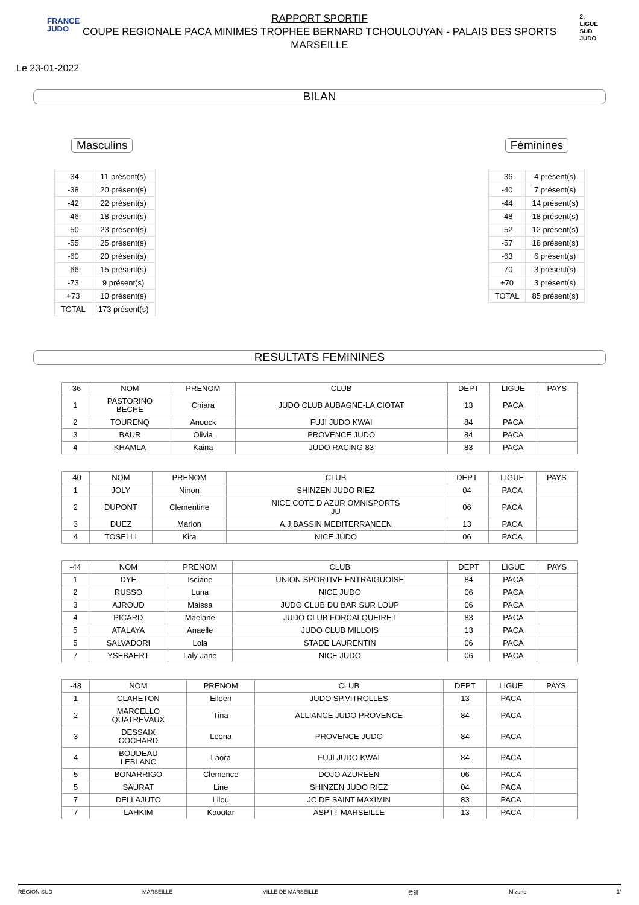FRANCE
JUDO
2:
LIGUE
SUD
JUDO
RAPPORT SPORTIF
COUPE REGIONALE PACA MINIMES TROPHEE BERNARD TCHOULOUYAN - PALAIS DES SPORTS
MARSEILLE
Le 23-01-2022
BILAN
Masculins
| -34 | 11 présent(s) |
| -38 | 20 présent(s) |
| -42 | 22 présent(s) |
| -46 | 18 présent(s) |
| -50 | 23 présent(s) |
| -55 | 25 présent(s) |
| -60 | 20 présent(s) |
| -66 | 15 présent(s) |
| -73 | 9 présent(s) |
| +73 | 10 présent(s) |
| TOTAL | 173 présent(s) |
Féminines
| -36 | 4 présent(s) |
| -40 | 7 présent(s) |
| -44 | 14 présent(s) |
| -48 | 18 présent(s) |
| -52 | 12 présent(s) |
| -57 | 18 présent(s) |
| -63 | 6 présent(s) |
| -70 | 3 présent(s) |
| +70 | 3 présent(s) |
| TOTAL | 85 présent(s) |
RESULTATS FEMININES
| -36 | NOM | PRENOM | CLUB | DEPT | LIGUE | PAYS |
| 1 | PASTORINO BECHE | Chiara | JUDO CLUB AUBAGNE-LA CIOTAT | 13 | PACA | |
| 2 | TOURENQ | Anouck | FUJI JUDO KWAI | 84 | PACA | |
| 3 | BAUR | Olivia | PROVENCE JUDO | 84 | PACA | |
| 4 | KHAMLA | Kaina | JUDO RACING 83 | 83 | PACA | |
| -40 | NOM | PRENOM | CLUB | DEPT | LIGUE | PAYS |
| 1 | JOLY | Ninon | SHINZEN JUDO RIEZ | 04 | PACA | |
| 2 | DUPONT | Clementine | NICE COTE D AZUR OMNISPORTS JU | 06 | PACA | |
| 3 | DUEZ | Marion | A.J.BASSIN MEDITERRANEEN | 13 | PACA | |
| 4 | TOSELLI | Kira | NICE JUDO | 06 | PACA | |
| -44 | NOM | PRENOM | CLUB | DEPT | LIGUE | PAYS |
| 1 | DYE | Isciane | UNION SPORTIVE ENTRAIGUOISE | 84 | PACA | |
| 2 | RUSSO | Luna | NICE JUDO | 06 | PACA | |
| 3 | AJROUD | Maissa | JUDO CLUB DU BAR SUR LOUP | 06 | PACA | |
| 4 | PICARD | Maelane | JUDO CLUB FORCALQUEIRET | 83 | PACA | |
| 5 | ATALAYA | Anaelle | JUDO CLUB MILLOIS | 13 | PACA | |
| 5 | SALVADORI | Lola | STADE LAURENTIN | 06 | PACA | |
| 7 | YSEBAERT | Laly Jane | NICE JUDO | 06 | PACA | |
| -48 | NOM | PRENOM | CLUB | DEPT | LIGUE | PAYS |
| 1 | CLARETON | Eileen | JUDO SP.VITROLLES | 13 | PACA | |
| 2 | MARCELLO QUATREVAUX | Tina | ALLIANCE JUDO PROVENCE | 84 | PACA | |
| 3 | DESSAIX COCHARD | Leona | PROVENCE JUDO | 84 | PACA | |
| 4 | BOUDEAU LEBLANC | Laora | FUJI JUDO KWAI | 84 | PACA | |
| 5 | BONARRIGO | Clemence | DOJO AZUREEN | 06 | PACA | |
| 5 | SAURAT | Line | SHINZEN JUDO RIEZ | 04 | PACA | |
| 7 | DELLAJUTO | Lilou | JC DE SAINT MAXIMIN | 83 | PACA | |
| 7 | LAHKIM | Kaoutar | ASPTT MARSEILLE | 13 | PACA | |
REGION SUD MARSEILLE VILLE DE MARSEILLE 柔道 Mizuno 1/